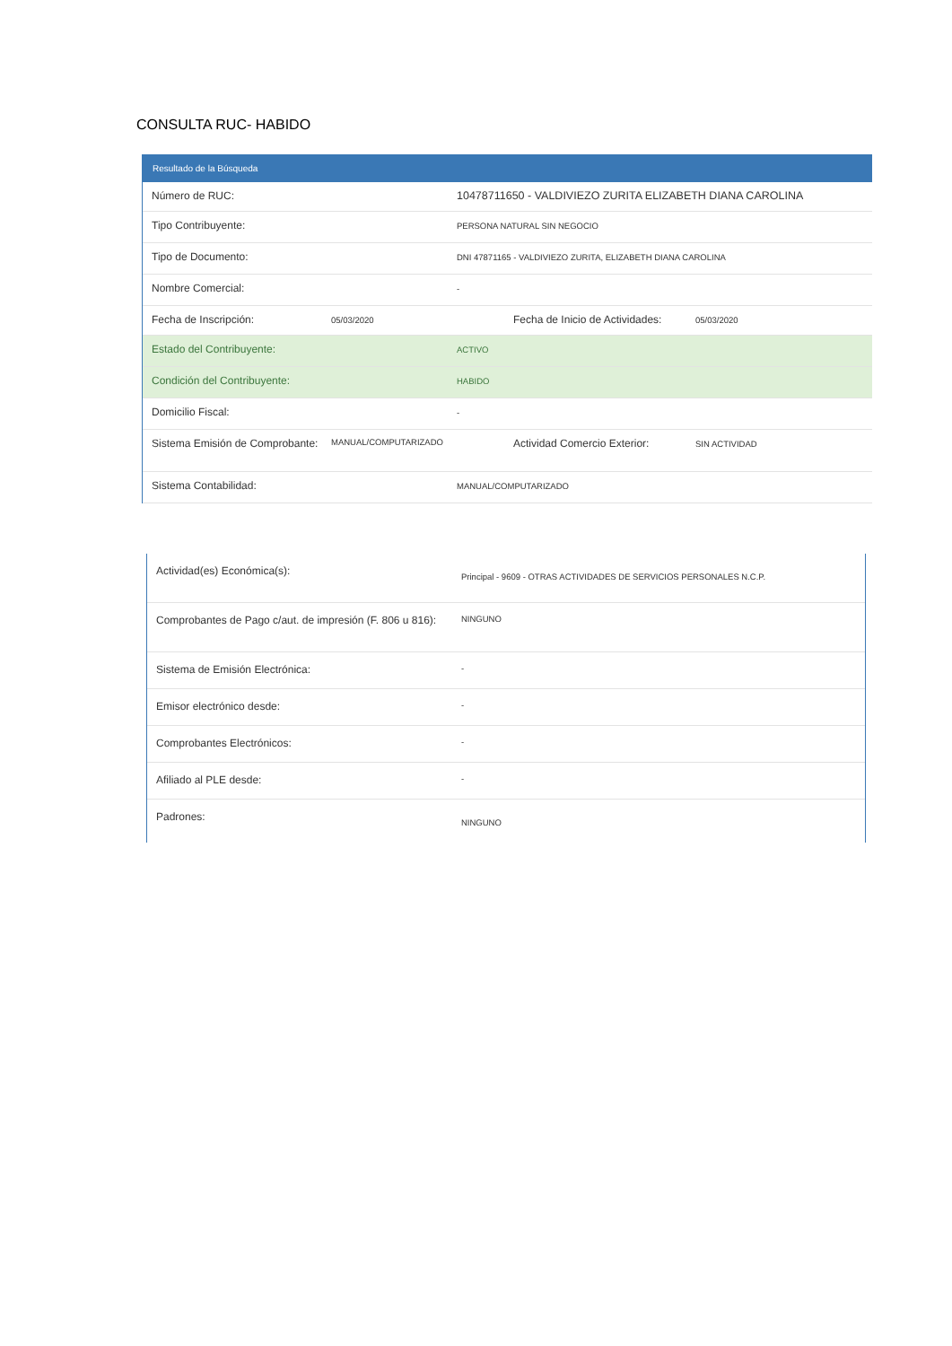CONSULTA RUC- HABIDO
Resultado de la Búsqueda
| Número de RUC: | 10478711650 - VALDIVIEZO ZURITA ELIZABETH DIANA CAROLINA |
| Tipo Contribuyente: | PERSONA NATURAL SIN NEGOCIO |
| Tipo de Documento: | DNI 47871165 - VALDIVIEZO ZURITA, ELIZABETH DIANA CAROLINA |
| Nombre Comercial: | - |
| Fecha de Inscripción: 05/03/2020 Fecha de Inicio de Actividades: 05/03/2020 | |
| Estado del Contribuyente: | ACTIVO |
| Condición del Contribuyente: | HABIDO |
| Domicilio Fiscal: | - |
| Sistema Emisión de Comprobante: MANUAL/COMPUTARIZADO Actividad Comercio Exterior: SIN ACTIVIDAD | |
| Sistema Contabilidad: | MANUAL/COMPUTARIZADO |
| Actividad(es) Económica(s): | Principal - 9609 - OTRAS ACTIVIDADES DE SERVICIOS PERSONALES N.C.P. |
| Comprobantes de Pago c/aut. de impresión (F. 806 u 816): | NINGUNO |
| Sistema de Emisión Electrónica: | - |
| Emisor electrónico desde: | - |
| Comprobantes Electrónicos: | - |
| Afiliado al PLE desde: | - |
| Padrones: | NINGUNO |